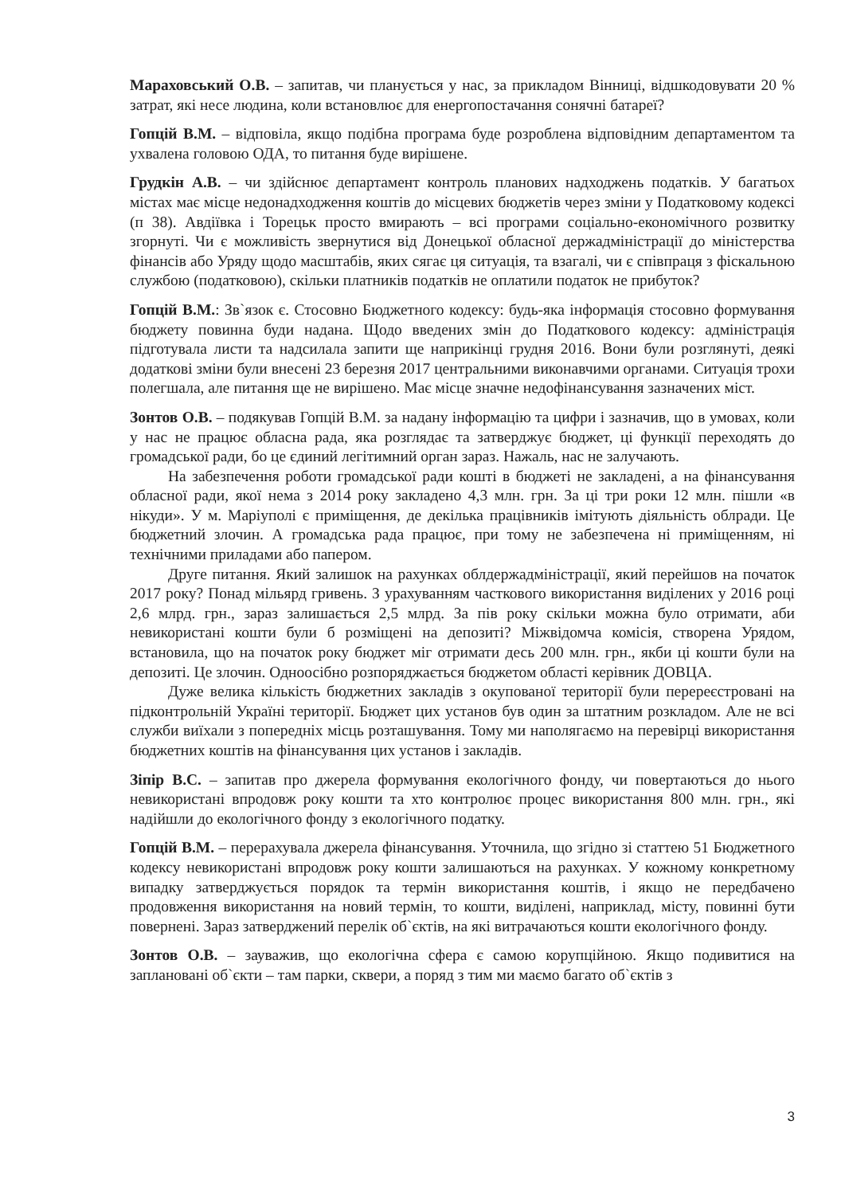Мараховський О.В. – запитав, чи планується у нас, за прикладом Вінниці, відшкодовувати 20 % затрат, які несе людина, коли встановлює для енергопостачання сонячні батареї?
Гопцій В.М. – відповіла, якщо подібна програма буде розроблена відповідним департаментом та ухвалена головою ОДА, то питання буде вирішене.
Грудкін А.В. – чи здійснює департамент контроль планових надходжень податків. У багатьох містах має місце недонадходження коштів до місцевих бюджетів через зміни у Податковому кодексі (п 38). Авдіївка і Торецьк просто вмирають – всі програми соціально-економічного розвитку згорнуті. Чи є можливість звернутися від Донецької обласної держадміністрації до міністерства фінансів або Уряду щодо масштабів, яких сягає ця ситуація, та взагалі, чи є співпраця з фіскальною службою (податковою), скільки платників податків не оплатили податок не прибуток?
Гопцій В.М.: Зв`язок є. Стосовно Бюджетного кодексу: будь-яка інформація стосовно формування бюджету повинна буди надана. Щодо введених змін до Податкового кодексу: адміністрація підготувала листи та надсилала запити ще наприкінці грудня 2016. Вони були розглянуті, деякі додаткові зміни були внесені 23 березня 2017 центральними виконавчими органами. Ситуація трохи полегшала, але питання ще не вирішено. Має місце значне недофінансування зазначених міст.
Зонтов О.В. – подякував Гопцій В.М. за надану інформацію та цифри і зазначив, що в умовах, коли у нас не працює обласна рада, яка розглядає та затверджує бюджет, ці функції переходять до громадської ради, бо це єдиний легітимний орган зараз. Нажаль, нас не залучають.
На забезпечення роботи громадської ради кошті в бюджеті не закладені, а на фінансування обласної ради, якої нема з 2014 року закладено 4,3 млн. грн. За ці три роки 12 млн. пішли «в нікуди». У м. Маріуполі є приміщення, де декілька працівників імітують діяльність облради. Це бюджетний злочин. А громадська рада працює, при тому не забезпечена ні приміщенням, ні технічними приладами або папером.
Друге питання. Який залишок на рахунках облдержадміністрації, який перейшов на початок 2017 року? Понад мільярд гривень. З урахуванням часткового використання виділених у 2016 році 2,6 млрд. грн., зараз залишається 2,5 млрд. За пів року скільки можна було отримати, аби невикористані кошти були б розміщені на депозиті? Міжвідомча комісія, створена Урядом, встановила, що на початок року бюджет міг отримати десь 200 млн. грн., якби ці кошти були на депозиті. Це злочин. Одноосібно розпоряджається бюджетом області керівник ДОВЦА.
Дуже велика кількість бюджетних закладів з окупованої території були перереєстровані на підконтрольній Україні території. Бюджет цих установ був один за штатним розкладом. Але не всі служби виїхали з попередніх місць розташування. Тому ми наполягаємо на перевірці використання бюджетних коштів на фінансування цих установ і закладів.
Зіпір В.С. – запитав про джерела формування екологічного фонду, чи повертаються до нього невикористані впродовж року кошти та хто контролює процес використання 800 млн. грн., які надійшли до екологічного фонду з екологічного податку.
Гопцій В.М. – перерахувала джерела фінансування. Уточнила, що згідно зі статтею 51 Бюджетного кодексу невикористані впродовж року кошти залишаються на рахунках. У кожному конкретному випадку затверджується порядок та термін використання коштів, і якщо не передбачено продовження використання на новий термін, то кошти, виділені, наприклад, місту, повинні бути повернені. Зараз затверджений перелік об`єктів, на які витрачаються кошти екологічного фонду.
Зонтов О.В. – зауважив, що екологічна сфера є самою корупційною. Якщо подивитися на заплановані об`єкти – там парки, сквери, а поряд з тим ми маємо багато об`єктів з
3